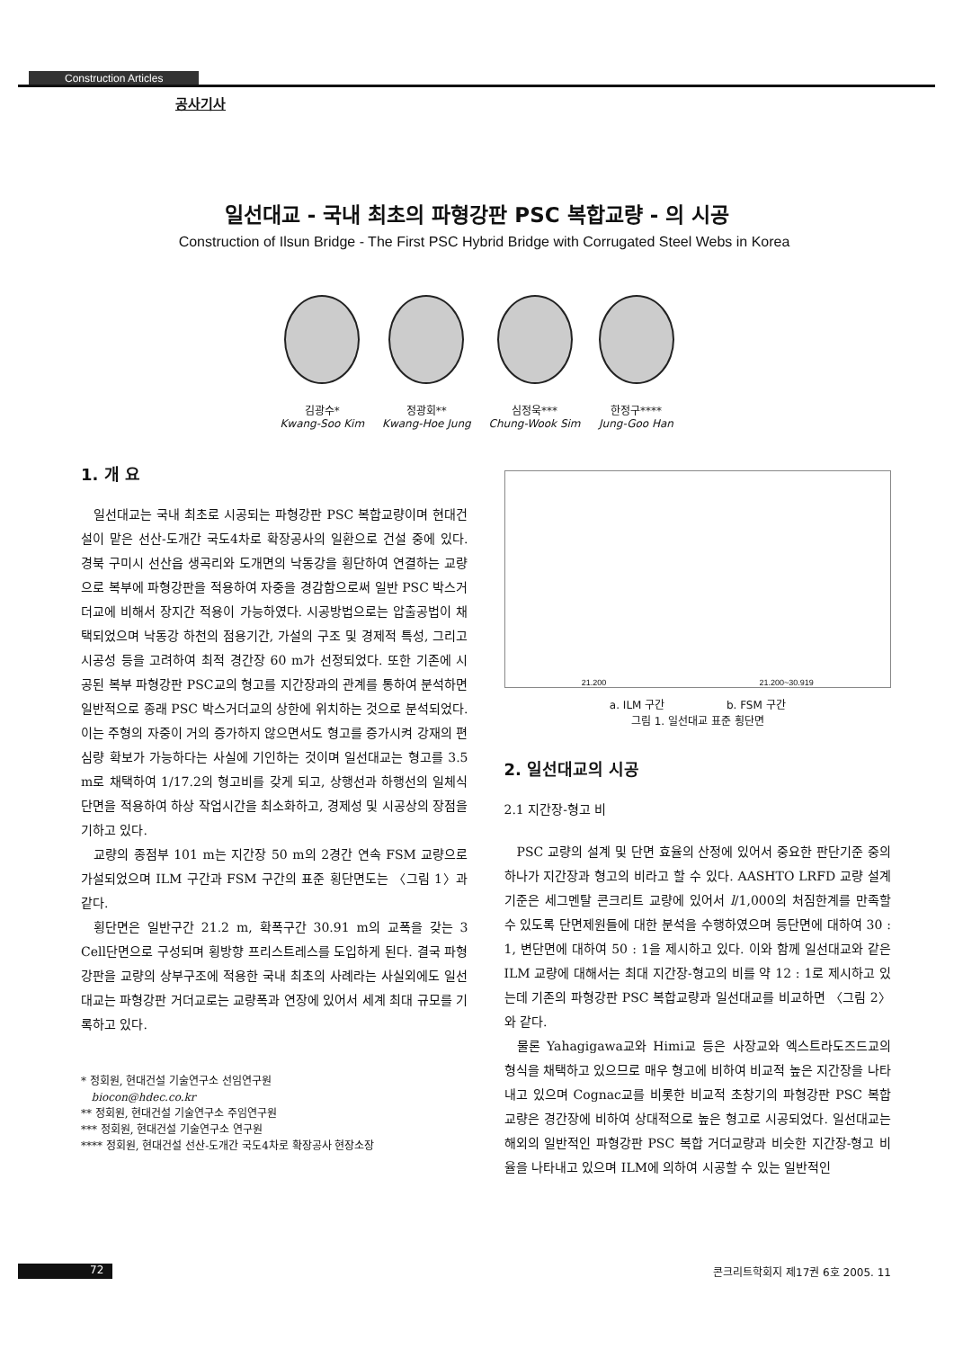Construction Articles
공사기사
일선대교 - 국내 최초의 파형강판 PSC 복합교량 - 의 시공
Construction of Ilsun Bridge - The First PSC Hybrid Bridge with Corrugated Steel Webs in Korea
김광수*
Kwang-Soo Kim
정광회**
Kwang-Hoe Jung
심정욱***
Chung-Wook Sim
한정구****
Jung-Goo Han
1. 개 요
일선대교는 국내 최초로 시공되는 파형강판 PSC 복합교량이며 현대건설이 맡은 선산-도개간 국도4차로 확장공사의 일환으로 건설 중에 있다. 경북 구미시 선산읍 생곡리와 도개면의 낙동강을 횡단하여 연결하는 교량으로 복부에 파형강판을 적용하여 자중을 경감함으로써 일반 PSC 박스거더교에 비해서 장지간 적용이 가능하였다. 시공방법으로는 압출공법이 채택되었으며 낙동강 하천의 점용기간, 가설의 구조 및 경제적 특성, 그리고 시공성 등을 고려하여 최적 경간장 60 m가 선정되었다. 또한 기존에 시공된 복부 파형강판 PSC교의 형고를 지간장과의 관계를 통하여 분석하면 일반적으로 종래 PSC 박스거더교의 상한에 위치하는 것으로 분석되었다. 이는 주형의 자중이 거의 증가하지 않으면서도 형고를 증가시켜 강재의 편심량 확보가 가능하다는 사실에 기인하는 것이며 일선대교는 형고를 3.5 m로 채택하여 1/17.2의 형고비를 갖게 되고, 상행선과 하행선의 일체식 단면을 적용하여 하상 작업시간을 최소화하고, 경제성 및 시공상의 장점을 기하고 있다.
교량의 종점부 101 m는 지간장 50 m의 2경간 연속 FSM 교량으로 가설되었으며 ILM 구간과 FSM 구간의 표준 횡단면도는 〈그림 1〉과 같다.
횡단면은 일반구간 21.2 m, 확폭구간 30.91 m의 교폭을 갖는 3 Cell단면으로 구성되며 횡방향 프리스트레스를 도입하게 된다. 결국 파형강판을 교량의 상부구조에 적용한 국내 최초의 사례라는 사실외에도 일선대교는 파형강판 거더교로는 교량폭과 연장에 있어서 세계 최대 규모를 기록하고 있다.
* 정회원, 현대건설 기술연구소 선임연구원
biocon@hdec.co.kr
** 정회원, 현대건설 기술연구소 주임연구원
*** 정회원, 현대건설 기술연구소 연구원
**** 정회원, 현대건설 선산-도개간 국도4차로 확장공사 현장소장
21.200 21.200~30.919
a. ILM 구간 b. FSM 구간
그림 1. 일선대교 표준 횡단면
2. 일선대교의 시공
2.1 지간장-형고 비
PSC 교량의 설계 및 단면 효율의 산정에 있어서 중요한 판단기준 중의 하나가 지간장과 형고의 비라고 할 수 있다. AASHTO LRFD 교량 설계기준은 세그멘탈 콘크리트 교량에 있어서 l/1,000의 처짐한계를 만족할 수 있도록 단면제원들에 대한 분석을 수행하였으며 등단면에 대하여 30 : 1, 변단면에 대하여 50 : 1을 제시하고 있다. 이와 함께 일선대교와 같은 ILM 교량에 대해서는 최대 지간장-형고의 비를 약 12 : 1로 제시하고 있는데 기존의 파형강판 PSC 복합교량과 일선대교를 비교하면 〈그림 2〉와 같다.
물론 Yahagigawa교와 Himi교 등은 사장교와 엑스트라도즈드교의 형식을 채택하고 있으므로 매우 형고에 비하여 비교적 높은 지간장을 나타내고 있으며 Cognac교를 비롯한 비교적 초창기의 파형강판 PSC 복합교량은 경간장에 비하여 상대적으로 높은 형고로 시공되었다. 일선대교는 해외의 일반적인 파형강판 PSC 복합 거더교량과 비슷한 지간장-형고 비율을 나타내고 있으며 ILM에 의하여 시공할 수 있는 일반적인
72 콘크리트학회지 제17권 6호 2005. 11